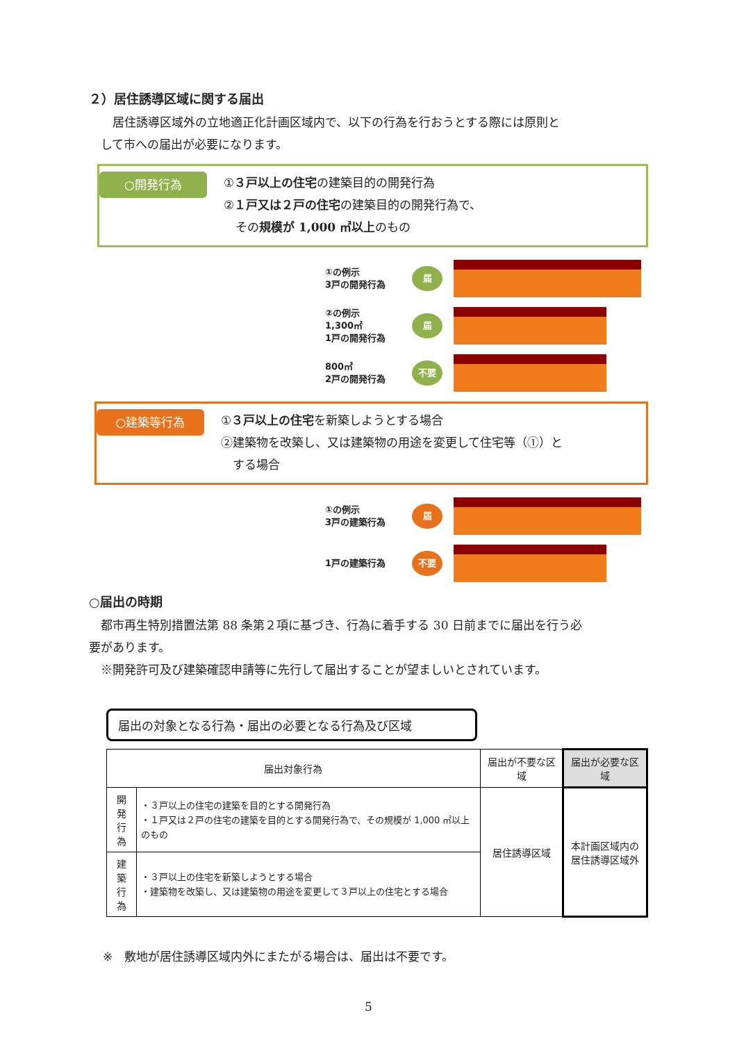２）居住誘導区域に関する届出
　　居住誘導区域外の立地適正化計画区域内で、以下の行為を行おうとする際には原則と
　して市への届出が必要になります。
○開発行為
①３戸以上の住宅の建築目的の開発行為
②１戸又は２戸の住宅の建築目的の開発行為で、
　その規模が 1,000 ㎡以上のもの
①の例示
3戸の開発行為
届
②の例示
1,300㎡
1戸の開発行為
届
800㎡
2戸の開発行為
不要
○建築等行為
①３戸以上の住宅を新築しようとする場合
②建築物を改築し、又は建築物の用途を変更して住宅等（①）と
　する場合
①の例示
3戸の建築行為
届
1戸の建築行為
不要
○届出の時期
　都市再生特別措置法第 88 条第２項に基づき、行為に着手する 30 日前までに届出を行う必
要があります。
　※開発許可及び建築確認申請等に先行して届出することが望ましいとされています。
届出の対象となる行為・届出の必要となる行為及び区域
| 届出対象行為 | | 届出が不要な区域 | 届出が必要な区域 |
| --- | --- | --- | --- |
| 開 発 行 為 | ・３戸以上の住宅の建築を目的とする開発行為 ・１戸又は２戸の住宅の建築を目的とする開発行為で、その規模が 1,000 ㎡以上のもの | 居住誘導区域 | 本計画区域内の 居住誘導区域外 |
| 建 築 行 為 | ・３戸以上の住宅を新築しようとする場合 ・建築物を改築し、又は建築物の用途を変更して３戸以上の住宅とする場合 | | |
※　敷地が居住誘導区域内外にまたがる場合は、届出は不要です。
5